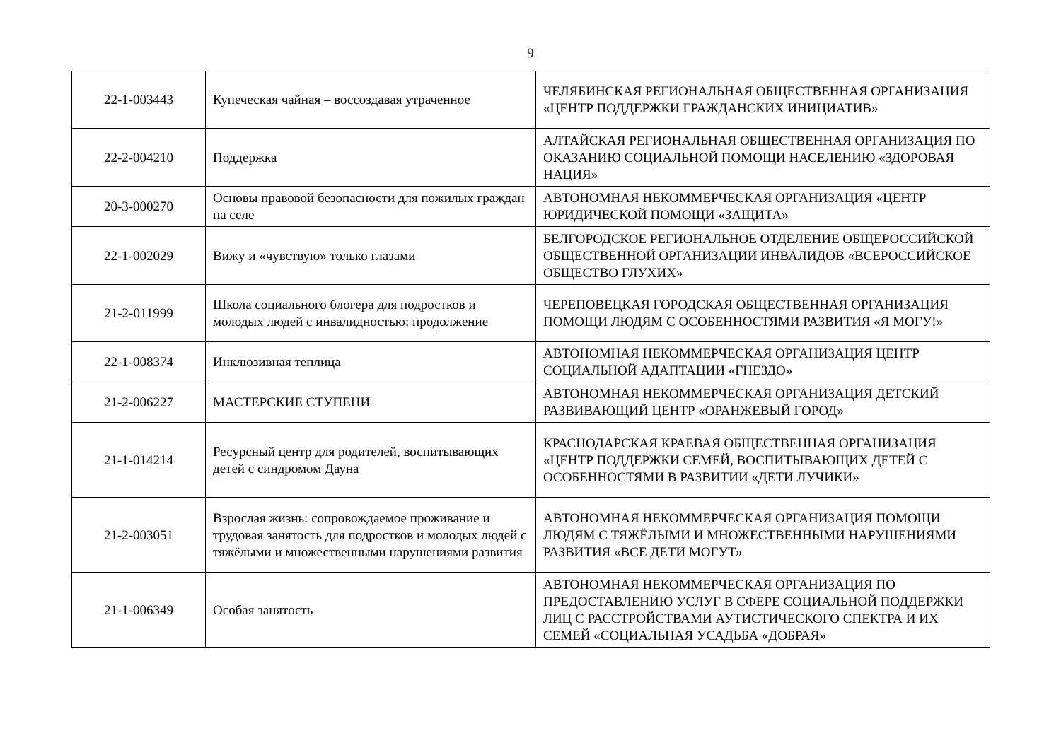9
| 22-1-003443 | Купеческая чайная – воссоздавая утраченное | ЧЕЛЯБИНСКАЯ РЕГИОНАЛЬНАЯ ОБЩЕСТВЕННАЯ ОРГАНИЗАЦИЯ «ЦЕНТР ПОДДЕРЖКИ ГРАЖДАНСКИХ ИНИЦИАТИВ» |
| 22-2-004210 | Поддержка | АЛТАЙСКАЯ РЕГИОНАЛЬНАЯ ОБЩЕСТВЕННАЯ ОРГАНИЗАЦИЯ ПО ОКАЗАНИЮ СОЦИАЛЬНОЙ ПОМОЩИ НАСЕЛЕНИЮ «ЗДОРОВАЯ НАЦИЯ» |
| 20-3-000270 | Основы правовой безопасности для пожилых граждан на селе | АВТОНОМНАЯ НЕКОММЕРЧЕСКАЯ ОРГАНИЗАЦИЯ «ЦЕНТР ЮРИДИЧЕСКОЙ ПОМОЩИ «ЗАЩИТА» |
| 22-1-002029 | Вижу и «чувствую» только глазами | БЕЛГОРОДСКОЕ РЕГИОНАЛЬНОЕ ОТДЕЛЕНИЕ ОБЩЕРОССИЙСКОЙ ОБЩЕСТВЕННОЙ ОРГАНИЗАЦИИ ИНВАЛИДОВ «ВСЕРОССИЙСКОЕ ОБЩЕСТВО ГЛУХИХ» |
| 21-2-011999 | Школа социального блогера для подростков и молодых людей с инвалидностью: продолжение | ЧЕРЕПОВЕЦКАЯ ГОРОДСКАЯ ОБЩЕСТВЕННАЯ ОРГАНИЗАЦИЯ ПОМОЩИ ЛЮДЯМ С ОСОБЕННОСТЯМИ РАЗВИТИЯ «Я МОГУ!» |
| 22-1-008374 | Инклюзивная теплица | АВТОНОМНАЯ НЕКОММЕРЧЕСКАЯ ОРГАНИЗАЦИЯ ЦЕНТР СОЦИАЛЬНОЙ АДАПТАЦИИ «ГНЕЗДО» |
| 21-2-006227 | МАСТЕРСКИЕ СТУПЕНИ | АВТОНОМНАЯ НЕКОММЕРЧЕСКАЯ ОРГАНИЗАЦИЯ ДЕТСКИЙ РАЗВИВАЮЩИЙ ЦЕНТР «ОРАНЖЕВЫЙ ГОРОД» |
| 21-1-014214 | Ресурсный центр для родителей, воспитывающих детей с синдромом Дауна | КРАСНОДАРСКАЯ КРАЕВАЯ ОБЩЕСТВЕННАЯ ОРГАНИЗАЦИЯ «ЦЕНТР ПОДДЕРЖКИ СЕМЕЙ, ВОСПИТЫВАЮЩИХ ДЕТЕЙ С ОСОБЕННОСТЯМИ В РАЗВИТИИ «ДЕТИ ЛУЧИКИ» |
| 21-2-003051 | Взрослая жизнь: сопровождаемое проживание и трудовая занятость для подростков и молодых людей с тяжёлыми и множественными нарушениями развития | АВТОНОМНАЯ НЕКОММЕРЧЕСКАЯ ОРГАНИЗАЦИЯ ПОМОЩИ ЛЮДЯМ С ТЯЖЁЛЫМИ И МНОЖЕСТВЕННЫМИ НАРУШЕНИЯМИ РАЗВИТИЯ «ВСЕ ДЕТИ МОГУТ» |
| 21-1-006349 | Особая занятость | АВТОНОМНАЯ НЕКОММЕРЧЕСКАЯ ОРГАНИЗАЦИЯ ПО ПРЕДОСТАВЛЕНИЮ УСЛУГ В СФЕРЕ СОЦИАЛЬНОЙ ПОДДЕРЖКИ ЛИЦ С РАССТРОЙСТВАМИ АУТИСТИЧЕСКОГО СПЕКТРА И ИХ СЕМЕЙ «СОЦИАЛЬНАЯ УСАДЬБА «ДОБРАЯ» |